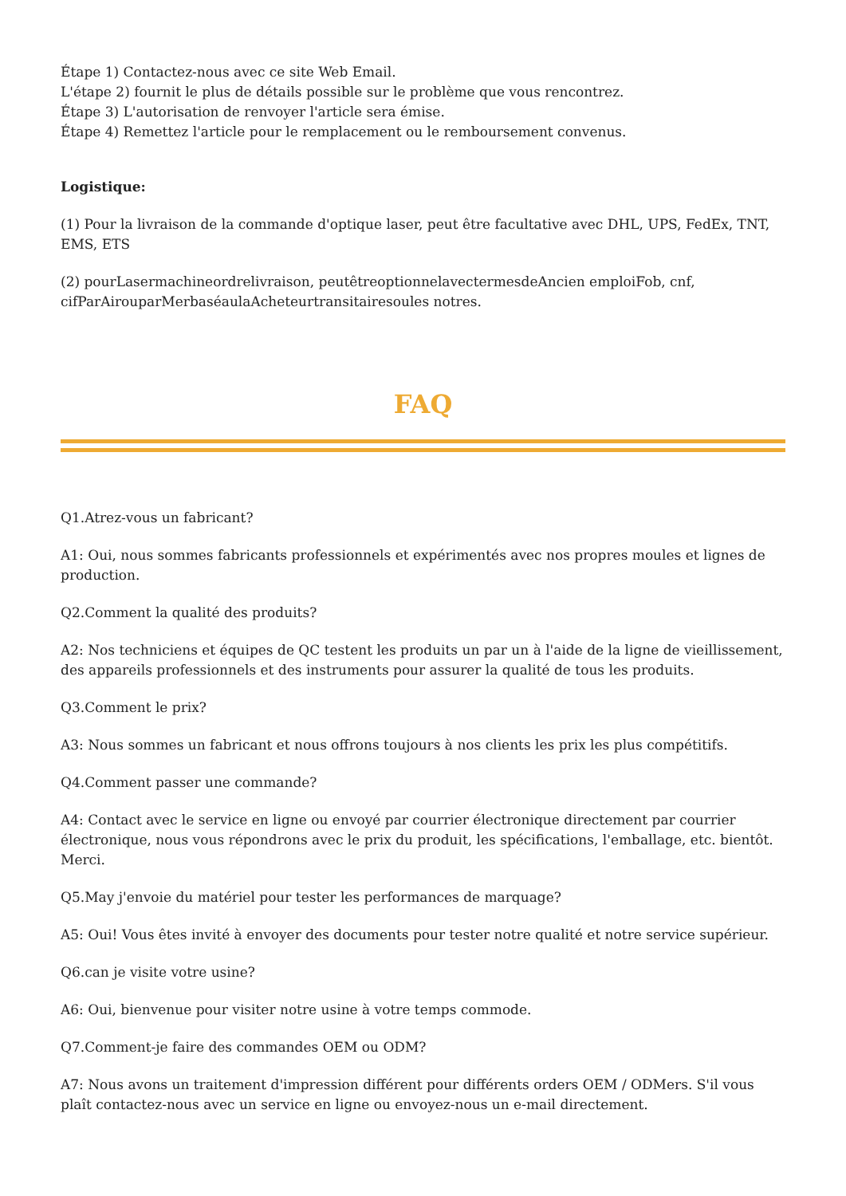Étape 1) Contactez-nous avec ce site Web Email.
L'étape 2) fournit le plus de détails possible sur le problème que vous rencontrez.
Étape 3) L'autorisation de renvoyer l'article sera émise.
Étape 4) Remettez l'article pour le remplacement ou le remboursement convenus.
Logistique:
(1) Pour la livraison de la commande d'optique laser, peut être facultative avec DHL, UPS, FedEx, TNT, EMS, ETS
(2) pourLasermachineordrelivraison, peutêtreoptionnelavectermesdeAncien emploiFob, cnf, cifParAirouparMerbaséaulaAcheteurtransitairesoules notres.
FAQ
Q1.Atrez-vous un fabricant?
A1: Oui, nous sommes fabricants professionnels et expérimentés avec nos propres moules et lignes de production.
Q2.Comment la qualité des produits?
A2: Nos techniciens et équipes de QC testent les produits un par un à l'aide de la ligne de vieillissement, des appareils professionnels et des instruments pour assurer la qualité de tous les produits.
Q3.Comment le prix?
A3: Nous sommes un fabricant et nous offrons toujours à nos clients les prix les plus compétitifs.
Q4.Comment passer une commande?
A4: Contact avec le service en ligne ou envoyé par courrier électronique directement par courrier électronique, nous vous répondrons avec le prix du produit, les spécifications, l'emballage, etc. bientôt. Merci.
Q5.May j'envoie du matériel pour tester les performances de marquage?
A5: Oui! Vous êtes invité à envoyer des documents pour tester notre qualité et notre service supérieur.
Q6.can je visite votre usine?
A6: Oui, bienvenue pour visiter notre usine à votre temps commode.
Q7.Comment-je faire des commandes OEM ou ODM?
A7: Nous avons un traitement d'impression différent pour différents orders OEM / ODMers. S'il vous plaît contactez-nous avec un service en ligne ou envoyez-nous un e-mail directement.